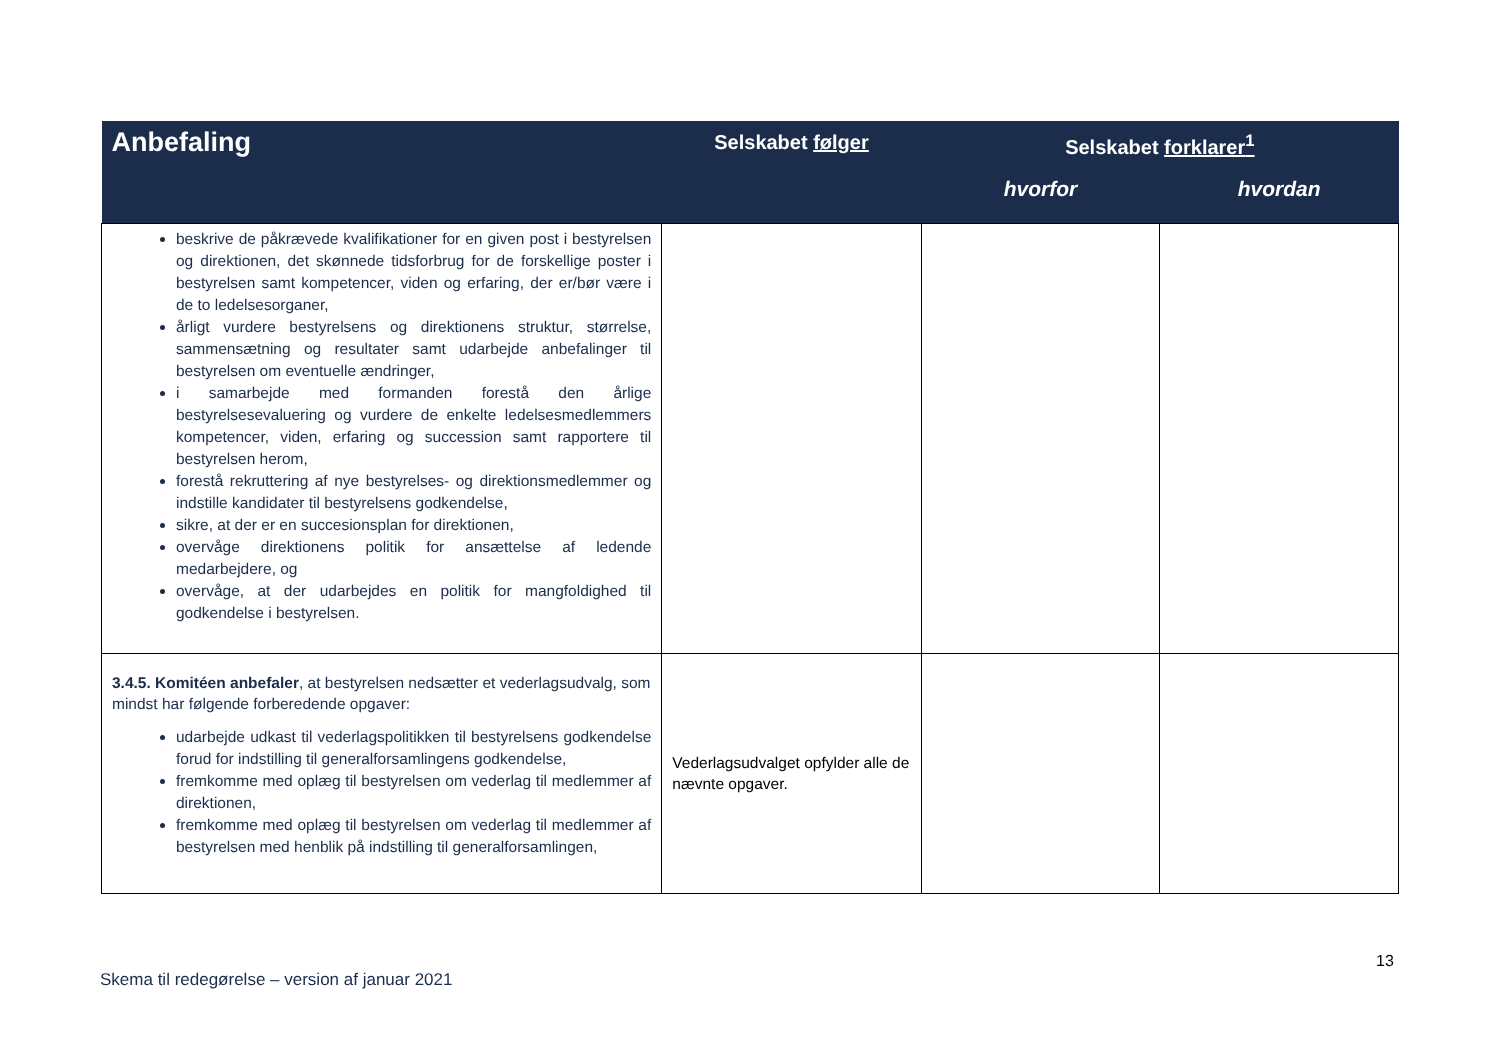| Anbefaling | Selskabet følger | Selskabet forklarer<sup>1</sup> | |
| --- | --- | --- | --- |
| | | hvorfor | hvordan |
| beskrive de påkrævede kvalifikationer for en given post i bestyrelsen og direktionen, det skønnede tidsforbrug for de forskellige poster i bestyrelsen samt kompetencer, viden og erfaring, der er/bør være i de to ledelsesorganer, årligt vurdere bestyrelsens og direktionens struktur, størrelse, sammensætning og resultater samt udarbejde anbefalinger til bestyrelsen om eventuelle ændringer, i samarbejde med formanden forestå den årlige bestyrelsesevaluering og vurdere de enkelte ledelsesmedlemmers kompetencer, viden, erfaring og succession samt rapportere til bestyrelsen herom, forestå rekruttering af nye bestyrelses- og direktionsmedlemmer og indstille kandidater til bestyrelsens godkendelse, sikre, at der er en succesionsplan for direktionen, overvåge direktionens politik for ansættelse af ledende medarbejdere, og overvåge, at der udarbejdes en politik for mangfoldighed til godkendelse i bestyrelsen. | | | |
| 3.4.5. Komitéen anbefaler , at bestyrelsen nedsætter et vederlagsudvalg, som mindst har følgende forberedende opgaver: udarbejde udkast til vederlagspolitikken til bestyrelsens godkendelse forud for indstilling til generalforsamlingens godkendelse, fremkomme med oplæg til bestyrelsen om vederlag til medlemmer af direktionen, fremkomme med oplæg til bestyrelsen om vederlag til medlemmer af bestyrelsen med henblik på indstilling til generalforsamlingen, | Vederlagsudvalget opfylder alle de nævnte opgaver. | | |
13
Skema til redegørelse – version af januar 2021